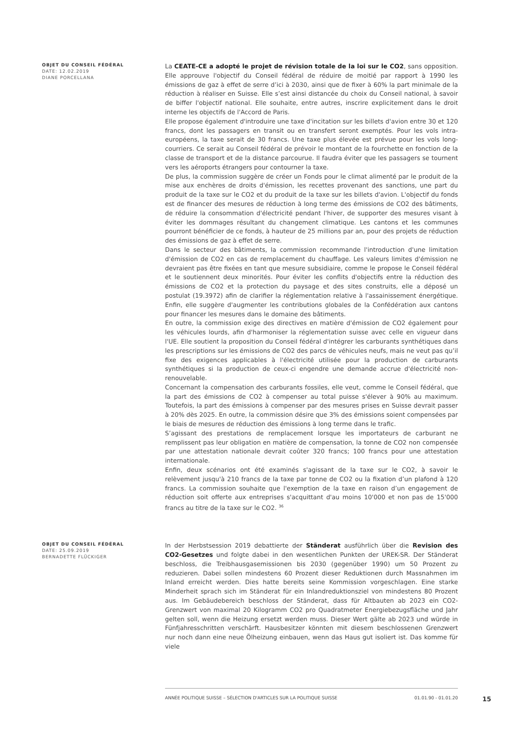OBJET DU CONSEIL FÉDÉRAL
DATE: 12.02.2019
DIANE PORCELLANA
La CEATE-CE a adopté le projet de révision totale de la loi sur le CO2, sans opposition. Elle approuve l'objectif du Conseil fédéral de réduire de moitié par rapport à 1990 les émissions de gaz à effet de serre d’ici à 2030, ainsi que de fixer à 60% la part minimale de la réduction à réaliser en Suisse. Elle s’est ainsi distancée du choix du Conseil national, à savoir de biffer l'objectif national. Elle souhaite, entre autres, inscrire explicitement dans le droit interne les objectifs de l'Accord de Paris.
Elle propose également d'introduire une taxe d'incitation sur les billets d'avion entre 30 et 120 francs, dont les passagers en transit ou en transfert seront exemptés. Pour les vols intra-européens, la taxe serait de 30 francs. Une taxe plus élevée est prévue pour les vols long-courriers. Ce serait au Conseil fédéral de prévoir le montant de la fourchette en fonction de la classe de transport et de la distance parcourue. Il faudra éviter que les passagers se tournent vers les aéroports étrangers pour contourner la taxe.
De plus, la commission suggère de créer un Fonds pour le climat alimenté par le produit de la mise aux enchères de droits d'émission, les recettes provenant des sanctions, une part du produit de la taxe sur le CO2 et du produit de la taxe sur les billets d'avion. L'objectif du fonds est de financer des mesures de réduction à long terme des émissions de CO2 des bâtiments, de réduire la consommation d'électricité pendant l'hiver, de supporter des mesures visant à éviter les dommages résultant du changement climatique. Les cantons et les communes pourront bénéficier de ce fonds, à hauteur de 25 millions par an, pour des projets de réduction des émissions de gaz à effet de serre.
Dans le secteur des bâtiments, la commission recommande l'introduction d'une limitation d'émission de CO2 en cas de remplacement du chauffage. Les valeurs limites d'émission ne devraient pas être fixées en tant que mesure subsidiaire, comme le propose le Conseil fédéral et le soutiennent deux minorités. Pour éviter les conflits d'objectifs entre la réduction des émissions de CO2 et la protection du paysage et des sites construits, elle a déposé un postulat (19.3972) afin de clarifier la réglementation relative à l'assainissement énergétique. Enfin, elle suggère d'augmenter les contributions globales de la Confédération aux cantons pour financer les mesures dans le domaine des bâtiments.
En outre, la commission exige des directives en matière d'émission de CO2 également pour les véhicules lourds, afin d'harmoniser la réglementation suisse avec celle en vigueur dans l'UE. Elle soutient la proposition du Conseil fédéral d'intégrer les carburants synthétiques dans les prescriptions sur les émissions de CO2 des parcs de véhicules neufs, mais ne veut pas qu’il fixe des exigences applicables à l'électricité utilisée pour la production de carburants synthétiques si la production de ceux-ci engendre une demande accrue d'électricité non-renouvelable.
Concernant la compensation des carburants fossiles, elle veut, comme le Conseil fédéral, que la part des émissions de CO2 à compenser au total puisse s'élever à 90% au maximum. Toutefois, la part des émissions à compenser par des mesures prises en Suisse devrait passer à 20% dès 2025. En outre, la commission désire que 3% des émissions soient compensées par le biais de mesures de réduction des émissions à long terme dans le trafic.
S’agissant des prestations de remplacement lorsque les importateurs de carburant ne remplissent pas leur obligation en matière de compensation, la tonne de CO2 non compensée par une attestation nationale devrait coûter 320 francs; 100 francs pour une attestation internationale.
Enfin, deux scénarios ont été examinés s'agissant de la taxe sur le CO2, à savoir le relèvement jusqu'à 210 francs de la taxe par tonne de CO2 ou la fixation d’un plafond à 120 francs. La commission souhaite que l'exemption de la taxe en raison d’un engagement de réduction soit offerte aux entreprises s'acquittant d'au moins 10'000 et non pas de 15'000 francs au titre de la taxe sur le CO2. <sup>36</sup>
OBJET DU CONSEIL FÉDÉRAL
DATE: 25.09.2019
BERNADETTE FLÜCKIGER
In der Herbstsession 2019 debattierte der Ständerat ausführlich über die Revision des CO2-Gesetzes und folgte dabei in den wesentlichen Punkten der UREK-SR. Der Ständerat beschloss, die Treibhausgasemissionen bis 2030 (gegenüber 1990) um 50 Prozent zu reduzieren. Dabei sollen mindestens 60 Prozent dieser Reduktionen durch Massnahmen im Inland erreicht werden. Dies hatte bereits seine Kommission vorgeschlagen. Eine starke Minderheit sprach sich im Ständerat für ein Inlandreduktionsziel von mindestens 80 Prozent aus. Im Gebäudebereich beschloss der Ständerat, dass für Altbauten ab 2023 ein CO2-Grenzwert von maximal 20 Kilogramm CO2 pro Quadratmeter Energiebezugsfläche und Jahr gelten soll, wenn die Heizung ersetzt werden muss. Dieser Wert gälte ab 2023 und würde in Fünfjahresschritten verschärft. Hausbesitzer könnten mit diesem beschlossenen Grenzwert nur noch dann eine neue Ölheizung einbauen, wenn das Haus gut isoliert ist. Das komme für viele
ANNÉE POLITIQUE SUISSE – SÉLECTION D'ARTICLES SUR LA POLITIQUE SUISSE 01.01.90 - 01.01.20
15